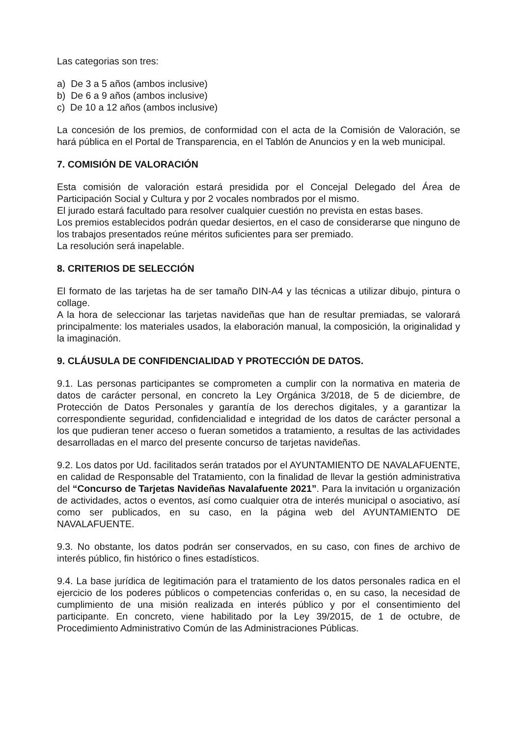Las categorias son tres:
a) De 3 a 5 años (ambos inclusive)
b) De 6 a 9 años (ambos inclusive)
c) De 10 a 12 años (ambos inclusive)
La concesión de los premios, de conformidad con el acta de la Comisión de Valoración, se hará pública en el Portal de Transparencia, en el Tablón de Anuncios y en la web municipal.
7. COMISIÓN DE VALORACIÓN
Esta comisión de valoración estará presidida por el Concejal Delegado del Área de Participación Social y Cultura y por 2 vocales nombrados por el mismo.
El jurado estará facultado para resolver cualquier cuestión no prevista en estas bases.
Los premios establecidos podrán quedar desiertos, en el caso de considerarse que ninguno de los trabajos presentados reúne méritos suficientes para ser premiado.
La resolución será inapelable.
8. CRITERIOS DE SELECCIÓN
El formato de las tarjetas ha de ser tamaño DIN-A4 y las técnicas a utilizar dibujo, pintura o collage.
A la hora de seleccionar las tarjetas navideñas que han de resultar premiadas, se valorará principalmente: los materiales usados, la elaboración manual, la composición, la originalidad y la imaginación.
9. CLÁUSULA DE CONFIDENCIALIDAD Y PROTECCIÓN DE DATOS.
9.1. Las personas participantes se comprometen a cumplir con la normativa en materia de datos de carácter personal, en concreto la Ley Orgánica 3/2018, de 5 de diciembre, de Protección de Datos Personales y garantía de los derechos digitales, y a garantizar la correspondiente seguridad, confidencialidad e integridad de los datos de carácter personal a los que pudieran tener acceso o fueran sometidos a tratamiento, a resultas de las actividades desarrolladas en el marco del presente concurso de tarjetas navideñas.
9.2. Los datos por Ud. facilitados serán tratados por el AYUNTAMIENTO DE NAVALAFUENTE, en calidad de Responsable del Tratamiento, con la finalidad de llevar la gestión administrativa del “Concurso de Tarjetas Navideñas Navalafuente 2021”. Para la invitación u organización de actividades, actos o eventos, así como cualquier otra de interés municipal o asociativo, así como ser publicados, en su caso, en la página web del AYUNTAMIENTO DE NAVALAFUENTE.
9.3. No obstante, los datos podrán ser conservados, en su caso, con fines de archivo de interés público, fin histórico o fines estadísticos.
9.4. La base jurídica de legitimación para el tratamiento de los datos personales radica en el ejercicio de los poderes públicos o competencias conferidas o, en su caso, la necesidad de cumplimiento de una misión realizada en interés público y por el consentimiento del participante. En concreto, viene habilitado por la Ley 39/2015, de 1 de octubre, de Procedimiento Administrativo Común de las Administraciones Públicas.